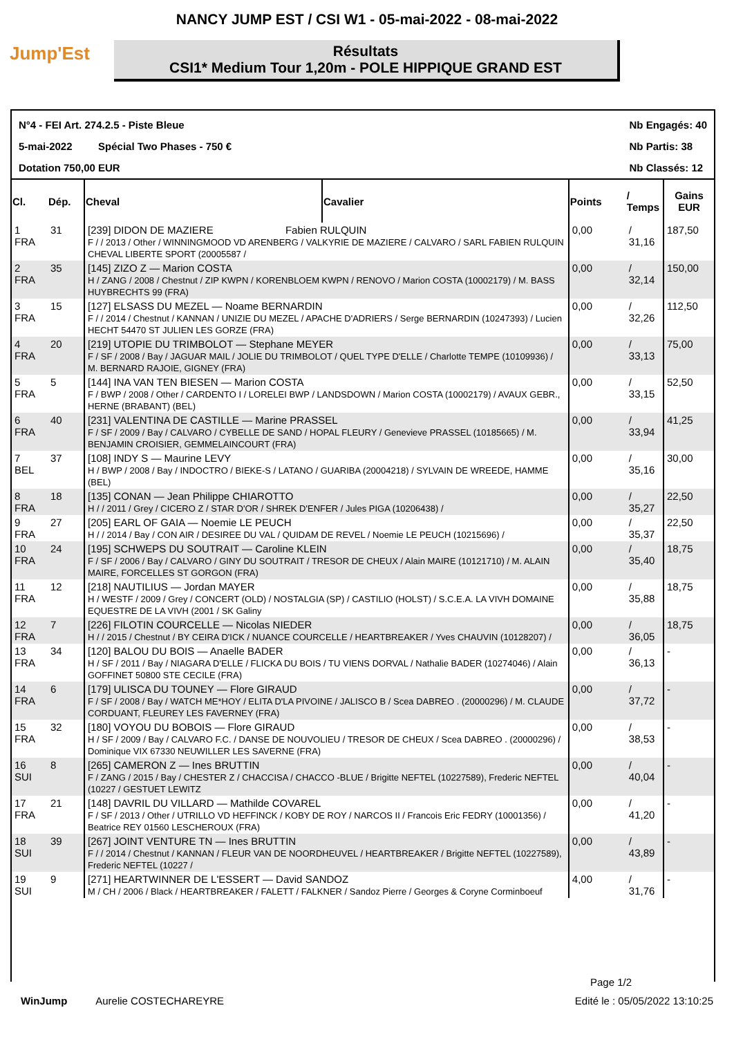NANCY JUMP EST / CSI W1 - 05-mai-2022 - 08-mai-2022
Jump'Est
Résultats
CSI1* Medium Tour 1,20m - POLE HIPPIQUE GRAND EST
N°4 - FEI Art. 274.2.5 - Piste Bleue
5-mai-2022 Spécial Two Phases - 750 €
Dotation 750,00 EUR
Nb Engagés: 40
Nb Partis: 38
Nb Classés: 12
| Cl. | Dép. | Cheval | Cavalier | Points | / Temps | Gains EUR |
| --- | --- | --- | --- | --- | --- | --- |
| 1 FRA | 31 | [239] DIDON DE MAZIERE Fabien RULQUIN F / / 2013 / Other / WINNINGMOOD VD ARENBERG / VALKYRIE DE MAZIERE / CALVARO / SARL FABIEN RULQUIN CHEVAL LIBERTE SPORT (20005587 / | | 0,00 | / 31,16 | 187,50 |
| 2 FRA | 35 | [145] ZIZO Z — Marion COSTA H / ZANG / 2008 / Chestnut / ZIP KWPN / KORENBLOEM KWPN / RENOVO / Marion COSTA (10002179) / M. BASS HUYBRECHTS 99 (FRA) | | 0,00 | / 32,14 | 150,00 |
| 3 FRA | 15 | [127] ELSASS DU MEZEL — Noame BERNARDIN F / / 2014 / Chestnut / KANNAN / UNIZIE DU MEZEL / APACHE D'ADRIERS / Serge BERNARDIN (10247393) / Lucien HECHT 54470 ST JULIEN LES GORZE (FRA) | | 0,00 | / 32,26 | 112,50 |
| 4 FRA | 20 | [219] UTOPIE DU TRIMBOLOT — Stephane MEYER F / SF / 2008 / Bay / JAGUAR MAIL / JOLIE DU TRIMBOLOT / QUEL TYPE D'ELLE / Charlotte TEMPE (10109936) / M. BERNARD RAJOIE, GIGNEY (FRA) | | 0,00 | / 33,13 | 75,00 |
| 5 FRA | 5 | [144] INA VAN TEN BIESEN — Marion COSTA F / BWP / 2008 / Other / CARDENTO I / LORELEI BWP / LANDSDOWN / Marion COSTA (10002179) / AVAUX GEBR., HERNE (BRABANT) (BEL) | | 0,00 | / 33,15 | 52,50 |
| 6 FRA | 40 | [231] VALENTINA DE CASTILLE — Marine PRASSEL F / SF / 2009 / Bay / CALVARO / CYBELLE DE SAND / HOPAL FLEURY / Genevieve PRASSEL (10185665) / M. BENJAMIN CROISIER, GEMMELAINCOURT (FRA) | | 0,00 | / 33,94 | 41,25 |
| 7 BEL | 37 | [108] INDY S — Maurine LEVY H / BWP / 2008 / Bay / INDOCTRO / BIEKE-S / LATANO / GUARIBA (20004218) / SYLVAIN DE WREEDE, HAMME (BEL) | | 0,00 | / 35,16 | 30,00 |
| 8 FRA | 18 | [135] CONAN — Jean Philippe CHIAROTTO H / / 2011 / Grey / CICERO Z / STAR D'OR / SHREK D'ENFER / Jules PIGA (10206438) / | | 0,00 | / 35,27 | 22,50 |
| 9 FRA | 27 | [205] EARL OF GAIA — Noemie LE PEUCH H / / 2014 / Bay / CON AIR / DESIREE DU VAL / QUIDAM DE REVEL / Noemie LE PEUCH (10215696) / | | 0,00 | / 35,37 | 22,50 |
| 10 FRA | 24 | [195] SCHWEPS DU SOUTRAIT — Caroline KLEIN F / SF / 2006 / Bay / CALVARO / GINY DU SOUTRAIT / TRESOR DE CHEUX / Alain MAIRE (10121710) / M. ALAIN MAIRE, FORCELLES ST GORGON (FRA) | | 0,00 | / 35,40 | 18,75 |
| 11 FRA | 12 | [218] NAUTILIUS — Jordan MAYER H / WESTF / 2009 / Grey / CONCERT (OLD) / NOSTALGIA (SP) / CASTILIO (HOLST) / S.C.E.A. LA VIVH DOMAINE EQUESTRE DE LA VIVH (2001 / SK Galiny | | 0,00 | / 35,88 | 18,75 |
| 12 FRA | 7 | [226] FILOTIN COURCELLE — Nicolas NIEDER H / / 2015 / Chestnut / BY CEIRA D'ICK / NUANCE COURCELLE / HEARTBREAKER / Yves CHAUVIN (10128207) / | | 0,00 | / 36,05 | 18,75 |
| 13 FRA | 34 | [120] BALOU DU BOIS — Anaelle BADER H / SF / 2011 / Bay / NIAGARA D'ELLE / FLICKA DU BOIS / TU VIENS DORVAL / Nathalie BADER (10274046) / Alain GOFFINET 50800 STE CECILE (FRA) | | 0,00 | / 36,13 | - |
| 14 FRA | 6 | [179] ULISCA DU TOUNEY — Flore GIRAUD F / SF / 2008 / Bay / WATCH ME*HOY / ELITA D'LA PIVOINE / JALISCO B / Scea DABREO . (20000296) / M. CLAUDE CORDUANT, FLEUREY LES FAVERNEY (FRA) | | 0,00 | / 37,72 | - |
| 15 FRA | 32 | [180] VOYOU DU BOBOIS — Flore GIRAUD H / SF / 2009 / Bay / CALVARO F.C. / DANSE DE NOUVOLIEU / TRESOR DE CHEUX / Scea DABREO . (20000296) / Dominique VIX 67330 NEUWILLER LES SAVERNE (FRA) | | 0,00 | / 38,53 | - |
| 16 SUI | 8 | [265] CAMERON Z — Ines BRUTTIN F / ZANG / 2015 / Bay / CHESTER Z / CHACCISA / CHACCO -BLUE / Brigitte NEFTEL (10227589), Frederic NEFTEL (10227 / GESTUET LEWITZ | | 0,00 | / 40,04 | - |
| 17 FRA | 21 | [148] DAVRIL DU VILLARD — Mathilde COVAREL F / SF / 2013 / Other / UTRILLO VD HEFFINCK / KOBY DE ROY / NARCOS II / Francois Eric FEDRY (10001356) / Beatrice REY 01560 LESCHEROUX (FRA) | | 0,00 | / 41,20 | - |
| 18 SUI | 39 | [267] JOINT VENTURE TN — Ines BRUTTIN F / / 2014 / Chestnut / KANNAN / FLEUR VAN DE NOORDHEUVEL / HEARTBREAKER / Brigitte NEFTEL (10227589), Frederic NEFTEL (10227 / | | 0,00 | / 43,89 | - |
| 19 SUI | 9 | [271] HEARTWINNER DE L'ESSERT — David SANDOZ M / CH / 2006 / Black / HEARTBREAKER / FALETT / FALKNER / Sandoz Pierre / Georges & Coryne Corminboeuf | | 4,00 | / 31,76 | - |
Page 1/2
WinJump Aurelie COSTECHAREYRE Edité le : 05/05/2022 13:10:25